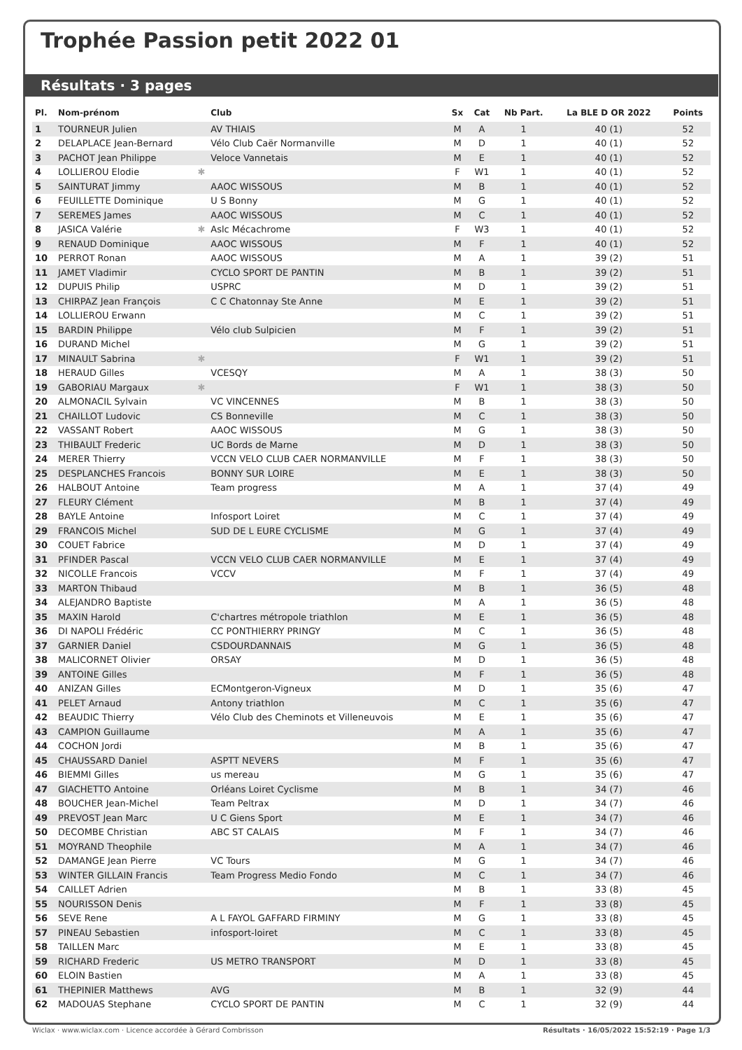Trophée Passion petit 2022 01
Résultats · 3 pages
| Pl. | Nom-prénom | Club | Sx | Cat | Nb Part. | La BLE D OR 2022 | Points |
| --- | --- | --- | --- | --- | --- | --- | --- |
| 1 | TOURNEUR Julien | AV THIAIS | M | A | 1 | 40 (1) | 52 |
| 2 | DELAPLACE Jean-Bernard | Vélo Club Caër Normanville | M | D | 1 | 40 (1) | 52 |
| 3 | PACHOT Jean Philippe | Veloce Vannetais | M | E | 1 | 40 (1) | 52 |
| 4 | LOLLIEROU Elodie ✱ | | F | W1 | 1 | 40 (1) | 52 |
| 5 | SAINTURAT Jimmy | AAOC WISSOUS | M | B | 1 | 40 (1) | 52 |
| 6 | FEUILLETTE Dominique | U S Bonny | M | G | 1 | 40 (1) | 52 |
| 7 | SEREMES James | AAOC WISSOUS | M | C | 1 | 40 (1) | 52 |
| 8 | JASICA Valérie ✱ | Aslc Mécachrome | F | W3 | 1 | 40 (1) | 52 |
| 9 | RENAUD Dominique | AAOC WISSOUS | M | F | 1 | 40 (1) | 52 |
| 10 | PERROT Ronan | AAOC WISSOUS | M | A | 1 | 39 (2) | 51 |
| 11 | JAMET Vladimir | CYCLO SPORT DE PANTIN | M | B | 1 | 39 (2) | 51 |
| 12 | DUPUIS Philip | USPRC | M | D | 1 | 39 (2) | 51 |
| 13 | CHIRPAZ Jean François | C C Chatonnay Ste Anne | M | E | 1 | 39 (2) | 51 |
| 14 | LOLLIEROU Erwann | | M | C | 1 | 39 (2) | 51 |
| 15 | BARDIN Philippe | Vélo club Sulpicien | M | F | 1 | 39 (2) | 51 |
| 16 | DURAND Michel | | M | G | 1 | 39 (2) | 51 |
| 17 | MINAULT Sabrina ✱ | | F | W1 | 1 | 39 (2) | 51 |
| 18 | HERAUD Gilles | VCESQY | M | A | 1 | 38 (3) | 50 |
| 19 | GABORIAU Margaux ✱ | | F | W1 | 1 | 38 (3) | 50 |
| 20 | ALMONACIL Sylvain | VC VINCENNES | M | B | 1 | 38 (3) | 50 |
| 21 | CHAILLOT Ludovic | CS Bonneville | M | C | 1 | 38 (3) | 50 |
| 22 | VASSANT Robert | AAOC WISSOUS | M | G | 1 | 38 (3) | 50 |
| 23 | THIBAULT Frederic | UC Bords de Marne | M | D | 1 | 38 (3) | 50 |
| 24 | MERER Thierry | VCCN VELO CLUB CAER NORMANVILLE | M | F | 1 | 38 (3) | 50 |
| 25 | DESPLANCHES Francois | BONNY SUR LOIRE | M | E | 1 | 38 (3) | 50 |
| 26 | HALBOUT Antoine | Team progress | M | A | 1 | 37 (4) | 49 |
| 27 | FLEURY Clément | | M | B | 1 | 37 (4) | 49 |
| 28 | BAYLE Antoine | Infosport Loiret | M | C | 1 | 37 (4) | 49 |
| 29 | FRANCOIS Michel | SUD DE L EURE CYCLISME | M | G | 1 | 37 (4) | 49 |
| 30 | COUET Fabrice | | M | D | 1 | 37 (4) | 49 |
| 31 | PFINDER Pascal | VCCN VELO CLUB CAER NORMANVILLE | M | E | 1 | 37 (4) | 49 |
| 32 | NICOLLE Francois | VCCV | M | F | 1 | 37 (4) | 49 |
| 33 | MARTON Thibaud | | M | B | 1 | 36 (5) | 48 |
| 34 | ALEJANDRO Baptiste | | M | A | 1 | 36 (5) | 48 |
| 35 | MAXIN Harold | C'chartres métropole triathlon | M | E | 1 | 36 (5) | 48 |
| 36 | DI NAPOLI Frédéric | CC PONTHIERRY PRINGY | M | C | 1 | 36 (5) | 48 |
| 37 | GARNIER Daniel | CSDOURDANNAIS | M | G | 1 | 36 (5) | 48 |
| 38 | MALICORNET Olivier | ORSAY | M | D | 1 | 36 (5) | 48 |
| 39 | ANTOINE Gilles | | M | F | 1 | 36 (5) | 48 |
| 40 | ANIZAN Gilles | ECMontgeron-Vigneux | M | D | 1 | 35 (6) | 47 |
| 41 | PELET Arnaud | Antony triathlon | M | C | 1 | 35 (6) | 47 |
| 42 | BEAUDIC Thierry | Vélo Club des Cheminots et Villeneuvois | M | E | 1 | 35 (6) | 47 |
| 43 | CAMPION Guillaume | | M | A | 1 | 35 (6) | 47 |
| 44 | COCHON Jordi | | M | B | 1 | 35 (6) | 47 |
| 45 | CHAUSSARD Daniel | ASPTT NEVERS | M | F | 1 | 35 (6) | 47 |
| 46 | BIEMMI Gilles | us mereau | M | G | 1 | 35 (6) | 47 |
| 47 | GIACHETTO Antoine | Orléans Loiret Cyclisme | M | B | 1 | 34 (7) | 46 |
| 48 | BOUCHER Jean-Michel | Team Peltrax | M | D | 1 | 34 (7) | 46 |
| 49 | PREVOST Jean Marc | U C Giens Sport | M | E | 1 | 34 (7) | 46 |
| 50 | DECOMBE Christian | ABC ST CALAIS | M | F | 1 | 34 (7) | 46 |
| 51 | MOYRAND Theophile | | M | A | 1 | 34 (7) | 46 |
| 52 | DAMANGE Jean Pierre | VC Tours | M | G | 1 | 34 (7) | 46 |
| 53 | WINTER GILLAIN Francis | Team Progress Medio Fondo | M | C | 1 | 34 (7) | 46 |
| 54 | CAILLET Adrien | | M | B | 1 | 33 (8) | 45 |
| 55 | NOURISSON Denis | | M | F | 1 | 33 (8) | 45 |
| 56 | SEVE Rene | A L FAYOL GAFFARD FIRMINY | M | G | 1 | 33 (8) | 45 |
| 57 | PINEAU Sebastien | infosport-loiret | M | C | 1 | 33 (8) | 45 |
| 58 | TAILLEN Marc | | M | E | 1 | 33 (8) | 45 |
| 59 | RICHARD Frederic | US METRO TRANSPORT | M | D | 1 | 33 (8) | 45 |
| 60 | ELOIN Bastien | | M | A | 1 | 33 (8) | 45 |
| 61 | THEPINIER Matthews | AVG | M | B | 1 | 32 (9) | 44 |
| 62 | MADOUAS Stephane | CYCLO SPORT DE PANTIN | M | C | 1 | 32 (9) | 44 |
Wiclax · www.wiclax.com · Licence accordée à Gérard Combrisson Résultats · 16/05/2022 15:52:19 · Page 1/3